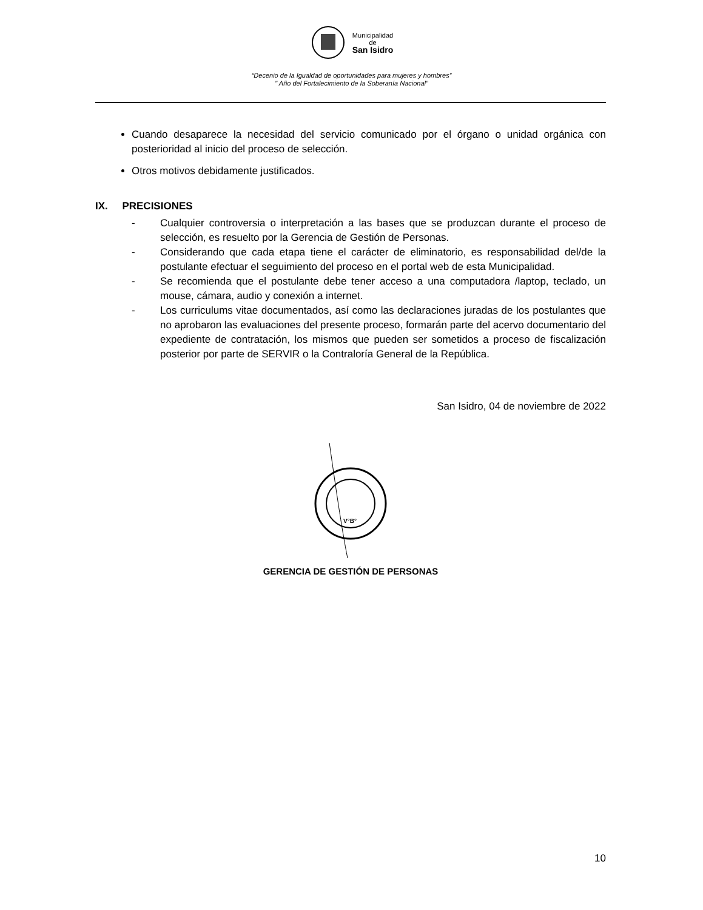Municipalidad
de
San Isidro
“Decenio de la Igualdad de oportunidades para mujeres y hombres”
" Año del Fortalecimiento de la Soberanía Nacional”
Cuando desaparece la necesidad del servicio comunicado por el órgano o unidad orgánica con posterioridad al inicio del proceso de selección.
Otros motivos debidamente justificados.
IX. PRECISIONES
- Cualquier controversia o interpretación a las bases que se produzcan durante el proceso de selección, es resuelto por la Gerencia de Gestión de Personas.
- Considerando que cada etapa tiene el carácter de eliminatorio, es responsabilidad del/de la postulante efectuar el seguimiento del proceso en el portal web de esta Municipalidad.
- Se recomienda que el postulante debe tener acceso a una computadora /laptop, teclado, un mouse, cámara, audio y conexión a internet.
- Los curriculums vitae documentados, así como las declaraciones juradas de los postulantes que no aprobaron las evaluaciones del presente proceso, formarán parte del acervo documentario del expediente de contratación, los mismos que pueden ser sometidos a proceso de fiscalización posterior por parte de SERVIR o la Contraloría General de la República.
San Isidro, 04 de noviembre de 2022
V°B°
GERENCIA DE GESTIÓN DE PERSONAS
10